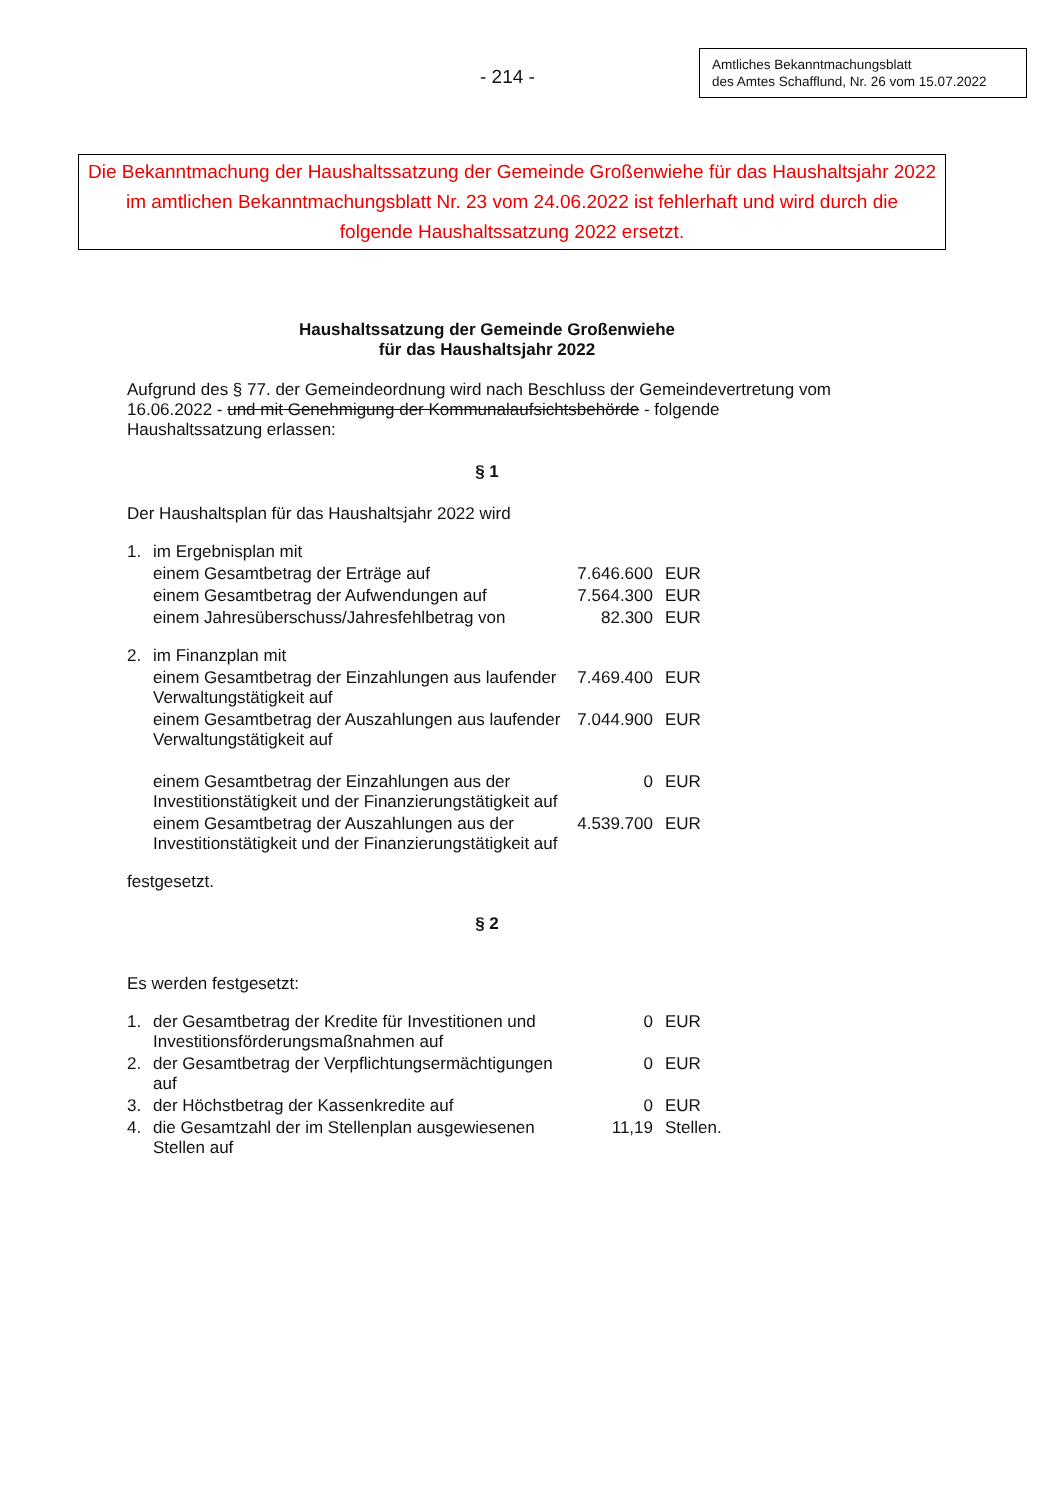- 214 -
Amtliches Bekanntmachungsblatt
des Amtes Schafflund, Nr. 26 vom 15.07.2022
Die Bekanntmachung der Haushaltssatzung der Gemeinde Großenwiehe für das Haushaltsjahr 2022 im amtlichen Bekanntmachungsblatt Nr. 23 vom 24.06.2022 ist fehlerhaft und wird durch die folgende Haushaltssatzung 2022 ersetzt.
Haushaltssatzung der Gemeinde Großenwiehe
für das Haushaltsjahr 2022
Aufgrund des § 77. der Gemeindeordnung wird nach Beschluss der Gemeindevertretung vom 16.06.2022 - und mit Genehmigung der Kommunalaufsichtsbehörde - folgende Haushaltssatzung erlassen:
§ 1
Der Haushaltsplan für das Haushaltsjahr 2022 wird
| 1. | im Ergebnisplan mit | | |
| | einem Gesamtbetrag der Erträge auf | 7.646.600 | EUR |
| | einem Gesamtbetrag der Aufwendungen auf | 7.564.300 | EUR |
| | einem Jahresüberschuss/Jahresfehlbetrag von | 82.300 | EUR |
| 2. | im Finanzplan mit | | |
| | einem Gesamtbetrag der Einzahlungen aus laufender Verwaltungstätigkeit auf | 7.469.400 | EUR |
| | einem Gesamtbetrag der Auszahlungen aus laufender Verwaltungstätigkeit auf | 7.044.900 | EUR |
| | einem Gesamtbetrag der Einzahlungen aus der Investitionstätigkeit und der Finanzierungstätigkeit auf | 0 | EUR |
| | einem Gesamtbetrag der Auszahlungen aus der Investitionstätigkeit und der Finanzierungstätigkeit auf | 4.539.700 | EUR |
festgesetzt.
§ 2
Es werden festgesetzt:
| 1. | der Gesamtbetrag der Kredite für Investitionen und Investitionsförderungsmaßnahmen auf | 0 | EUR |
| 2. | der Gesamtbetrag der Verpflichtungsermächtigungen auf | 0 | EUR |
| 3. | der Höchstbetrag der Kassenkredite auf | 0 | EUR |
| 4. | die Gesamtzahl der im Stellenplan ausgewiesenen Stellen auf | 11,19 | Stellen. |